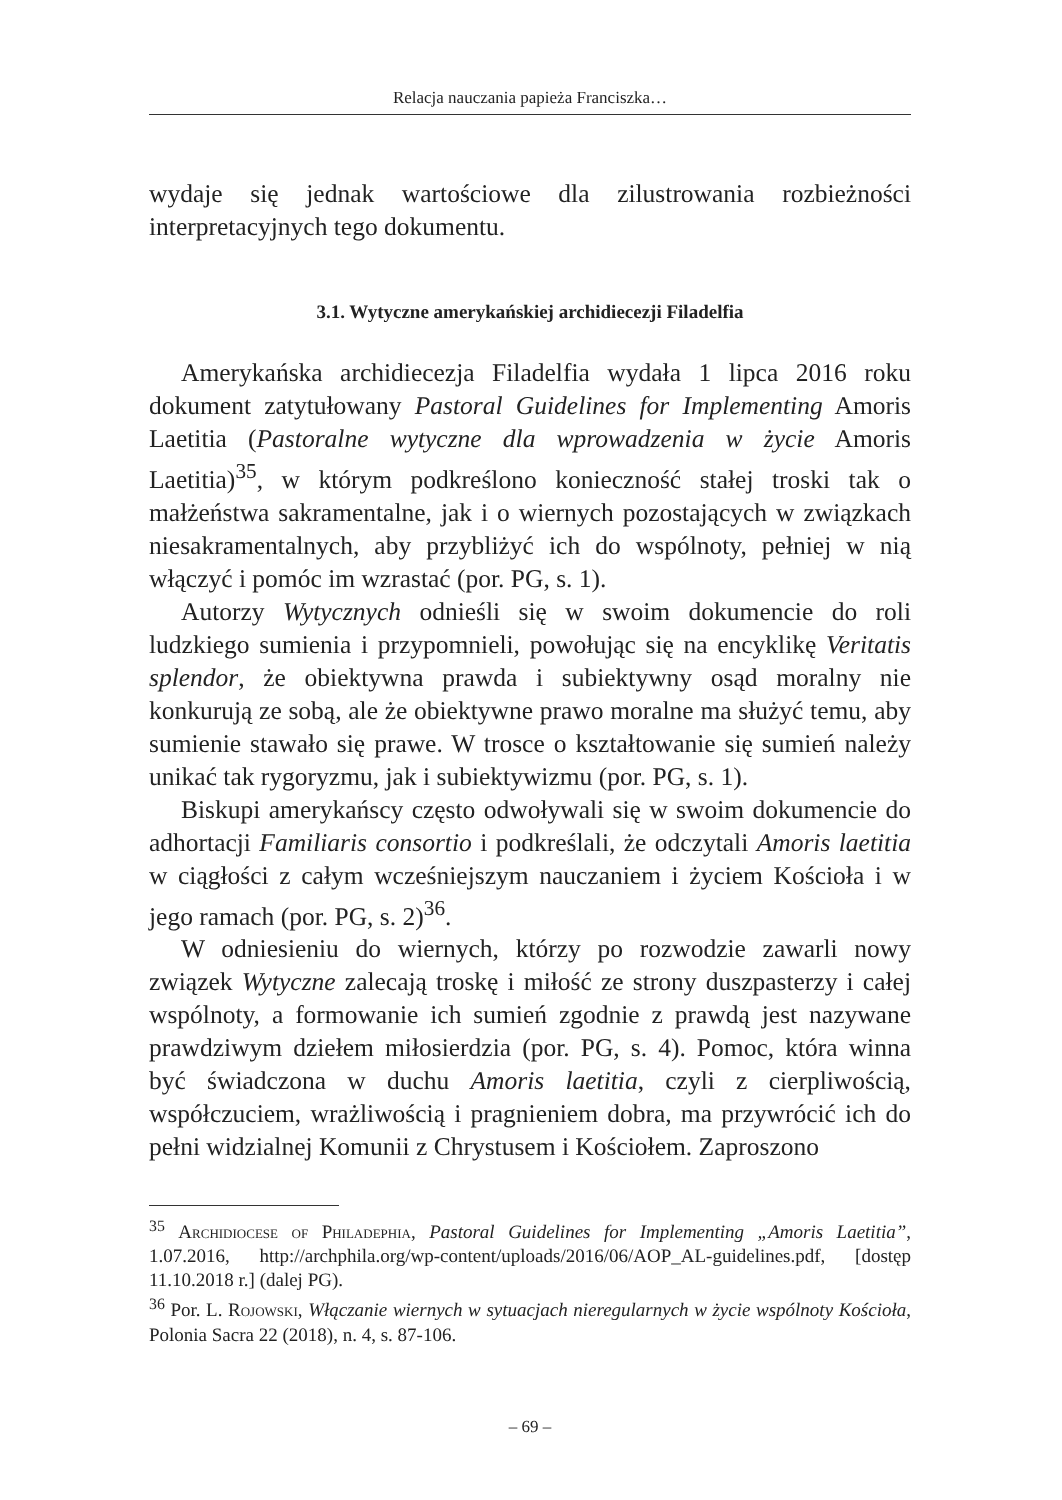Relacja nauczania papieża Franciszka…
wydaje się jednak wartościowe dla zilustrowania rozbieżności interpretacyjnych tego dokumentu.
3.1. Wytyczne amerykańskiej archidiecezji Filadelfia
Amerykańska archidiecezja Filadelfia wydała 1 lipca 2016 roku dokument zatytułowany Pastoral Guidelines for Implementing Amoris Laetitia (Pastoralne wytyczne dla wprowadzenia w życie Amoris Laetitia)<sup>35</sup>, w którym podkreślono konieczność stałej troski tak o małżeństwa sakramentalne, jak i o wiernych pozostających w związkach niesakramentalnych, aby przybliżyć ich do wspólnoty, pełniej w nią włączyć i pomóc im wzrastać (por. PG, s. 1).
Autorzy Wytycznych odnieśli się w swoim dokumencie do roli ludzkiego sumienia i przypomnieli, powołując się na encyklikę Veritatis splendor, że obiektywna prawda i subiektywny osąd moralny nie konkurują ze sobą, ale że obiektywne prawo moralne ma służyć temu, aby sumienie stawało się prawe. W trosce o kształtowanie się sumień należy unikać tak rygoryzmu, jak i subiektywizmu (por. PG, s. 1).
Biskupi amerykańscy często odwoływali się w swoim dokumencie do adhortacji Familiaris consortio i podkreślali, że odczytali Amoris laetitia w ciągłości z całym wcześniejszym nauczaniem i życiem Kościoła i w jego ramach (por. PG, s. 2)<sup>36</sup>.
W odniesieniu do wiernych, którzy po rozwodzie zawarli nowy związek Wytyczne zalecają troskę i miłość ze strony duszpasterzy i całej wspólnoty, a formowanie ich sumień zgodnie z prawdą jest nazywane prawdziwym dziełem miłosierdzia (por. PG, s. 4). Pomoc, która winna być świadczona w duchu Amoris laetitia, czyli z cierpliwością, współczuciem, wrażliwością i pragnieniem dobra, ma przywrócić ich do pełni widzialnej Komunii z Chrystusem i Kościołem. Zaproszono
<sup>35</sup> Archidiocese of Philadephia, Pastoral Guidelines for Implementing „Amoris Laetitia”, 1.07.2016, http://archphila.org/wp-content/uploads/2016/06/AOP_AL-guidelines.pdf, [dostęp 11.10.2018 r.] (dalej PG).
<sup>36</sup> Por. L. Rojowski, Włączanie wiernych w sytuacjach nieregularnych w życie wspólnoty Kościoła, Polonia Sacra 22 (2018), n. 4, s. 87-106.
– 69 –